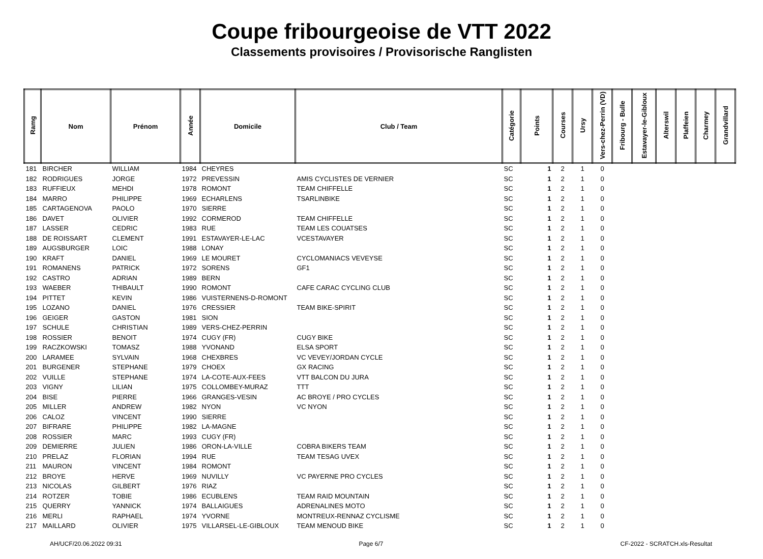Coupe fribourgeoise de VTT 2022
Classements provisoires / Provisorische Ranglisten
| Ramg | Nom | Prénom | Année | Domicile | Club / Team | Catégorie | Points | Courses | Ursy | Vers-chez-Perrin (VD) | Fribourg - Bulle | Estavayer-le-Gibloux | Alterswil | Plaffeien | Charmey | Grandvillard |
| --- | --- | --- | --- | --- | --- | --- | --- | --- | --- | --- | --- | --- | --- | --- | --- | --- |
| 181 | BIRCHER | WILLIAM | 1984 | CHEYRES | | SC | 1 | 2 | 1 | 0 | | | | | | |
| 182 | RODRIGUES | JORGE | 1972 | PREVESSIN | AMIS CYCLISTES DE VERNIER | SC | 1 | 2 | 1 | 0 | | | | | | |
| 183 | RUFFIEUX | MEHDI | 1978 | ROMONT | TEAM CHIFFELLE | SC | 1 | 2 | 1 | 0 | | | | | | |
| 184 | MARRO | PHILIPPE | 1969 | ECHARLENS | TSARLINBIKE | SC | 1 | 2 | 1 | 0 | | | | | | |
| 185 | CARTAGENOVA | PAOLO | 1970 | SIERRE | | SC | 1 | 2 | 1 | 0 | | | | | | |
| 186 | DAVET | OLIVIER | 1992 | CORMEROD | TEAM CHIFFELLE | SC | 1 | 2 | 1 | 0 | | | | | | |
| 187 | LASSER | CEDRIC | 1983 | RUE | TEAM LES COUATSES | SC | 1 | 2 | 1 | 0 | | | | | | |
| 188 | DE ROISSART | CLEMENT | 1991 | ESTAVAYER-LE-LAC | VCESTAVAYER | SC | 1 | 2 | 1 | 0 | | | | | | |
| 189 | AUGSBURGER | LOIC | 1988 | LONAY | | SC | 1 | 2 | 1 | 0 | | | | | | |
| 190 | KRAFT | DANIEL | 1969 | LE MOURET | CYCLOMANIACS VEVEYSE | SC | 1 | 2 | 1 | 0 | | | | | | |
| 191 | ROMANENS | PATRICK | 1972 | SORENS | GF1 | SC | 1 | 2 | 1 | 0 | | | | | | |
| 192 | CASTRO | ADRIAN | 1989 | BERN | | SC | 1 | 2 | 1 | 0 | | | | | | |
| 193 | WAEBER | THIBAULT | 1990 | ROMONT | CAFE CARAC CYCLING CLUB | SC | 1 | 2 | 1 | 0 | | | | | | |
| 194 | PITTET | KEVIN | 1986 | VUISTERNENS-D-ROMONT | | SC | 1 | 2 | 1 | 0 | | | | | | |
| 195 | LOZANO | DANIEL | 1976 | CRESSIER | TEAM BIKE-SPIRIT | SC | 1 | 2 | 1 | 0 | | | | | | |
| 196 | GEIGER | GASTON | 1981 | SION | | SC | 1 | 2 | 1 | 0 | | | | | | |
| 197 | SCHULE | CHRISTIAN | 1989 | VERS-CHEZ-PERRIN | | SC | 1 | 2 | 1 | 0 | | | | | | |
| 198 | ROSSIER | BENOIT | 1974 | CUGY (FR) | CUGY BIKE | SC | 1 | 2 | 1 | 0 | | | | | | |
| 199 | RACZKOWSKI | TOMASZ | 1988 | YVONAND | ELSA SPORT | SC | 1 | 2 | 1 | 0 | | | | | | |
| 200 | LARAMEE | SYLVAIN | 1968 | CHEXBRES | VC VEVEY/JORDAN CYCLE | SC | 1 | 2 | 1 | 0 | | | | | | |
| 201 | BURGENER | STEPHANE | 1979 | CHOEX | GX RACING | SC | 1 | 2 | 1 | 0 | | | | | | |
| 202 | VUILLE | STEPHANE | 1974 | LA-COTE-AUX-FEES | VTT BALCON DU JURA | SC | 1 | 2 | 1 | 0 | | | | | | |
| 203 | VIGNY | LILIAN | 1975 | COLLOMBEY-MURAZ | TTT | SC | 1 | 2 | 1 | 0 | | | | | | |
| 204 | BISE | PIERRE | 1966 | GRANGES-VESIN | AC BROYE / PRO CYCLES | SC | 1 | 2 | 1 | 0 | | | | | | |
| 205 | MILLER | ANDREW | 1982 | NYON | VC NYON | SC | 1 | 2 | 1 | 0 | | | | | | |
| 206 | CALOZ | VINCENT | 1990 | SIERRE | | SC | 1 | 2 | 1 | 0 | | | | | | |
| 207 | BIFRARE | PHILIPPE | 1982 | LA-MAGNE | | SC | 1 | 2 | 1 | 0 | | | | | | |
| 208 | ROSSIER | MARC | 1993 | CUGY (FR) | | SC | 1 | 2 | 1 | 0 | | | | | | |
| 209 | DEMIERRE | JULIEN | 1986 | ORON-LA-VILLE | COBRA BIKERS TEAM | SC | 1 | 2 | 1 | 0 | | | | | | |
| 210 | PRELAZ | FLORIAN | 1994 | RUE | TEAM TESAG UVEX | SC | 1 | 2 | 1 | 0 | | | | | | |
| 211 | MAURON | VINCENT | 1984 | ROMONT | | SC | 1 | 2 | 1 | 0 | | | | | | |
| 212 | BROYE | HERVE | 1969 | NUVILLY | VC PAYERNE PRO CYCLES | SC | 1 | 2 | 1 | 0 | | | | | | |
| 213 | NICOLAS | GILBERT | 1976 | RIAZ | | SC | 1 | 2 | 1 | 0 | | | | | | |
| 214 | ROTZER | TOBIE | 1986 | ECUBLENS | TEAM RAID MOUNTAIN | SC | 1 | 2 | 1 | 0 | | | | | | |
| 215 | QUERRY | YANNICK | 1974 | BALLAIGUES | ADRENALINES MOTO | SC | 1 | 2 | 1 | 0 | | | | | | |
| 216 | MERLI | RAPHAEL | 1974 | YVORNE | MONTREUX-RENNAZ CYCLISME | SC | 1 | 2 | 1 | 0 | | | | | | |
| 217 | MAILLARD | OLIVIER | 1975 | VILLARSEL-LE-GIBLOUX | TEAM MENOUD BIKE | SC | 1 | 2 | 1 | 0 | | | | | | |
AH/UCF/20.06.2022 09:31 Page 6/7 CF-2022 - SCRATCH.xls-Resultat